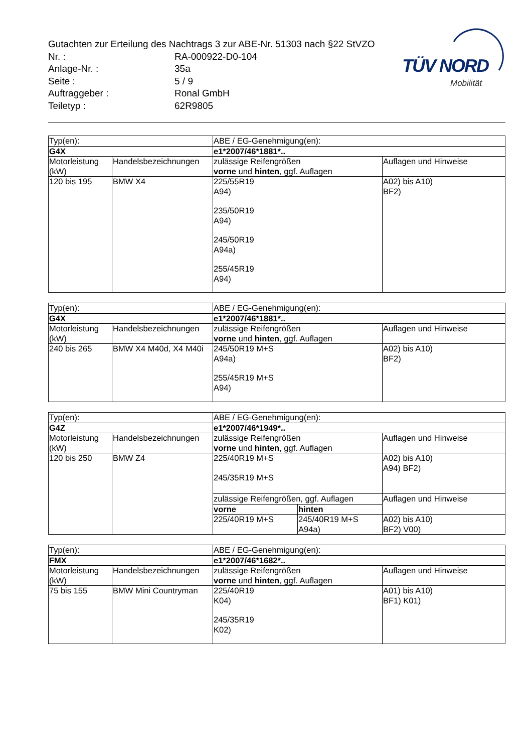Gutachten zur Erteilung des Nachtrags 3 zur ABE-Nr. 51303 nach §22 StVZO
| Nr. : | RA-000922-D0-104 |
| Anlage-Nr. : | 35a |
| Seite : | 5 / 9 |
| Auftraggeber : | Ronal GmbH |
| Teiletyp : | 62R9805 |
TÜV NORD
Mobilität
| Typ(en): | | ABE / EG-Genehmigung(en): | |
| G4X | | e1*2007/46*1881*.. | |
| Motorleistung (kW) | Handelsbezeichnungen | zulässige Reifengrößen vorne und hinten , ggf. Auflagen | Auflagen und Hinweise |
| 120 bis 195 | BMW X4 | 225/55R19 A94) 235/50R19 A94) 245/50R19 A94a) 255/45R19 A94) | A02) bis A10) BF2) |
| Typ(en): | | ABE / EG-Genehmigung(en): | |
| G4X | | e1*2007/46*1881*.. | |
| Motorleistung (kW) | Handelsbezeichnungen | zulässige Reifengrößen vorne und hinten , ggf. Auflagen | Auflagen und Hinweise |
| 240 bis 265 | BMW X4 M40d, X4 M40i | 245/50R19 M+S A94a) 255/45R19 M+S A94) | A02) bis A10) BF2) |
| Typ(en): | | ABE / EG-Genehmigung(en): | | |
| G4Z | | e1*2007/46*1949*.. | | |
| Motorleistung (kW) | Handelsbezeichnungen | zulässige Reifengrößen vorne und hinten , ggf. Auflagen | | Auflagen und Hinweise |
| 120 bis 250 | BMW Z4 | 225/40R19 M+S 245/35R19 M+S | | A02) bis A10) A94) BF2) |
| | | zulässige Reifengrößen, ggf. Auflagen | | Auflagen und Hinweise |
| | | vorne | hinten | |
| | | 225/40R19 M+S | 245/40R19 M+S A94a) | A02) bis A10) BF2) V00) |
| Typ(en): | | ABE / EG-Genehmigung(en): | |
| FMX | | e1*2007/46*1682*.. | |
| Motorleistung (kW) | Handelsbezeichnungen | zulässige Reifengrößen vorne und hinten , ggf. Auflagen | Auflagen und Hinweise |
| 75 bis 155 | BMW Mini Countryman | 225/40R19 K04) 245/35R19 K02) | A01) bis A10) BF1) K01) |